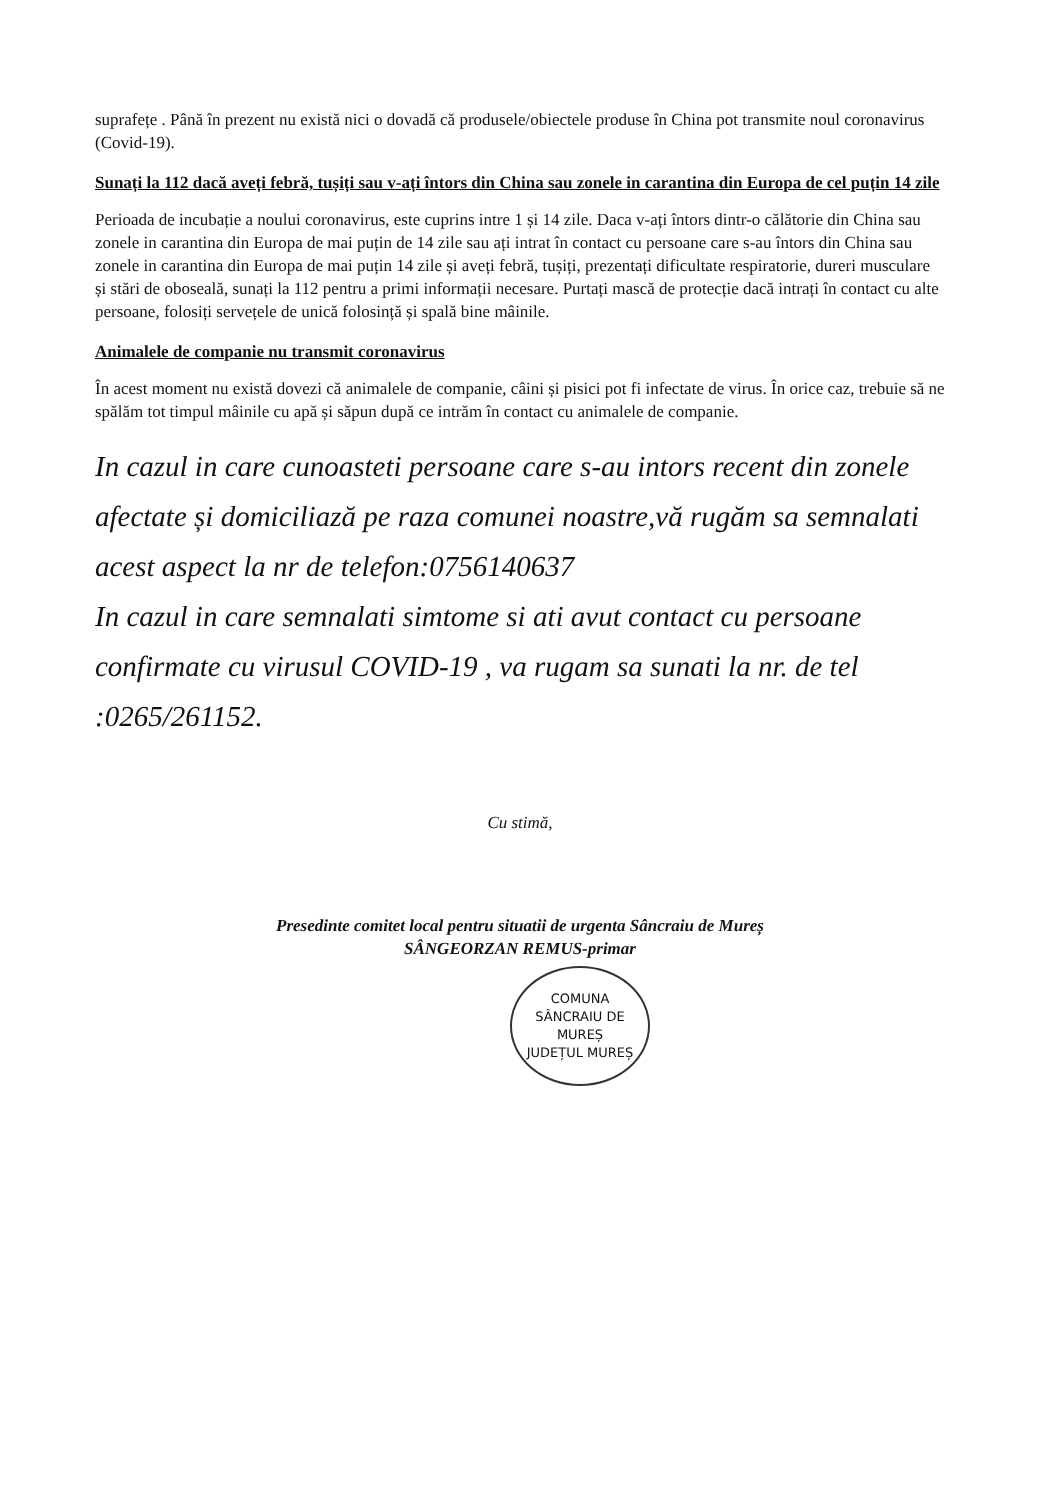suprafețe . Până în prezent nu există nici o dovadă că produsele/obiectele produse în China pot transmite noul coronavirus (Covid-19).
Sunați la 112 dacă aveți febră, tușiți sau v-ați întors din China sau zonele in carantina din Europa de cel puțin 14 zile
Perioada de incubație a noului coronavirus, este cuprins intre 1 și 14 zile. Daca v-ați întors dintr-o călătorie din China sau zonele in carantina din Europa de mai puțin de 14 zile sau ați intrat în contact cu persoane care s-au întors din China sau zonele in carantina din Europa de mai puțin 14 zile și aveți febră, tușiți, prezentați dificultate respiratorie, dureri musculare și stări de oboseală, sunați la 112 pentru a primi informații necesare. Purtați mască de protecție dacă intrați în contact cu alte persoane, folosiți servețele de unică folosință și spală bine mâinile.
Animalele de companie nu transmit coronavirus
În acest moment nu există dovezi că animalele de companie, câini și pisici pot fi infectate de virus. În orice caz, trebuie să ne spălăm tot timpul mâinile cu apă și săpun după ce intrăm în contact cu animalele de companie.
In cazul in care cunoasteti persoane care s-au intors recent din zonele afectate și domiciliază pe raza comunei noastre,vă rugăm sa semnalati acest aspect la nr de telefon:0756140637
In cazul in care semnalati simtome si ati avut contact cu persoane confirmate cu virusul COVID-19 , va rugam sa sunati la nr. de tel :0265/261152.
Cu stimă,
Presedinte comitet local pentru situatii de urgenta Sâncraiu de Mureș
SÂNGEORZAN REMUS-primar
COMUNA
SÂNCRAIU DE MUREȘ
JUDEȚUL MUREȘ